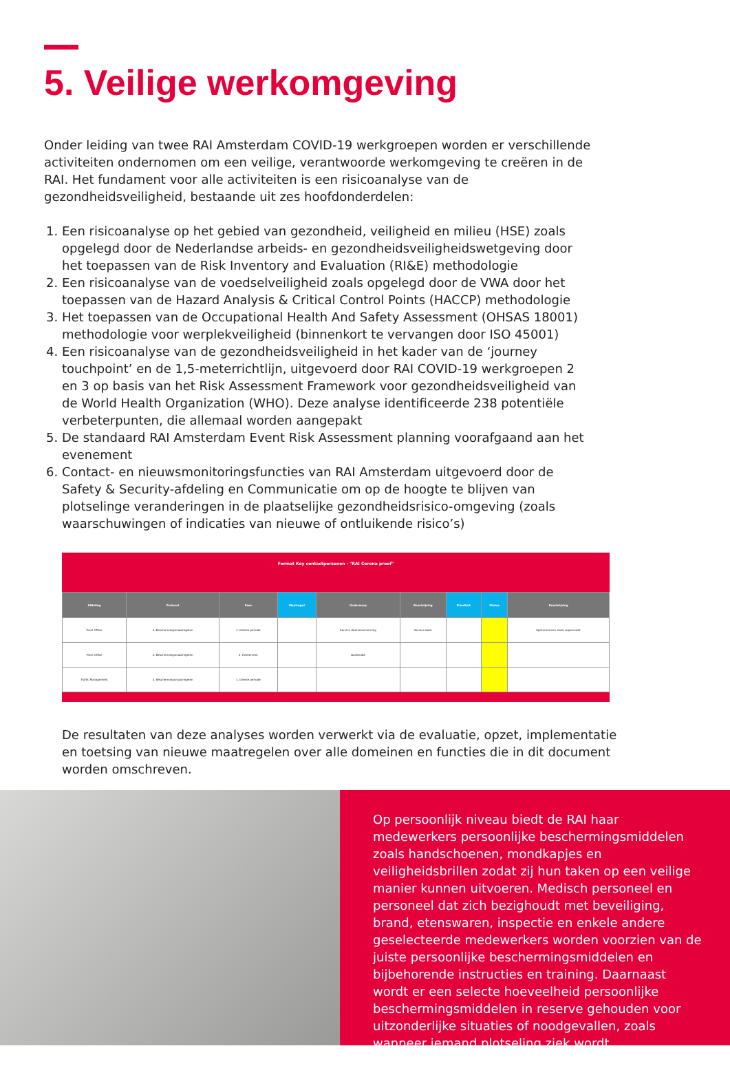5. Veilige werkomgeving
Onder leiding van twee RAI Amsterdam COVID-19 werkgroepen worden er verschillende activiteiten ondernomen om een veilige, verantwoorde werkomgeving te creëren in de RAI. Het fundament voor alle activiteiten is een risicoanalyse van de gezondheidsveiligheid, bestaande uit zes hoofdonderdelen:
1. Een risicoanalyse op het gebied van gezondheid, veiligheid en milieu (HSE) zoals opgelegd door de Nederlandse arbeids- en gezondheidsveiligheidswetgeving door het toepassen van de Risk Inventory and Evaluation (RI&E) methodologie
2. Een risicoanalyse van de voedselveiligheid zoals opgelegd door de VWA door het toepassen van de Hazard Analysis & Critical Control Points (HACCP) methodologie
3. Het toepassen van de Occupational Health And Safety Assessment (OHSAS 18001) methodologie voor werplekveiligheid (binnenkort te vervangen door ISO 45001)
4. Een risicoanalyse van de gezondheidsveiligheid in het kader van de ‘journey touchpoint’ en de 1,5-meterrichtlijn, uitgevoerd door RAI COVID-19 werkgroepen 2 en 3 op basis van het Risk Assessment Framework voor gezondheidsveiligheid van de World Health Organization (WHO). Deze analyse identificeerde 238 potentiële verbeterpunten, die allemaal worden aangepakt
5. De standaard RAI Amsterdam Event Risk Assessment planning voorafgaand aan het evenement
6. Contact- en nieuwsmonitoringsfuncties van RAI Amsterdam uitgevoerd door de Safety & Security-afdeling en Communicatie om op de hoogte te blijven van plotselinge veranderingen in de plaatselijke gezondheidsrisico-omgeving (zoals waarschuwingen of indicaties van nieuwe of ontluikende risico’s)
Format Key contactpersonen - "RAI Corona proof"
| Afdeling | Protocol | Fase | Maatregel | Onderwerp | Beschrijving | Prioriteit | Status | Beschrijving |
| --- | --- | --- | --- | --- | --- | --- | --- | --- |
| Front Office | 3. Beschermingsmaatregelen | 1. Gehele periode | | Service desk bescherming | Service desk | | | Spatschermen zoals supermarkt |
| Front Office | 3. Beschermingsmaatregelen | 2. Evenement | | Garderobe | | | | |
| Traffic Management | 3. Beschermingsmaatregelen | 1. Gehele periode | | | | | | |
De resultaten van deze analyses worden verwerkt via de evaluatie, opzet, implementatie en toetsing van nieuwe maatregelen over alle domeinen en functies die in dit document worden omschreven.
Op persoonlijk niveau biedt de RAI haar medewerkers persoonlijke beschermingsmiddelen zoals handschoenen, mondkapjes en veiligheidsbrillen zodat zij hun taken op een veilige manier kunnen uitvoeren. Medisch personeel en personeel dat zich bezighoudt met beveiliging, brand, etenswaren, inspectie en enkele andere geselecteerde medewerkers worden voorzien van de juiste persoonlijke beschermingsmiddelen en bijbehorende instructies en training. Daarnaast wordt er een selecte hoeveelheid persoonlijke beschermingsmiddelen in reserve gehouden voor uitzonderlijke situaties of noodgevallen, zoals wanneer iemand plotseling ziek wordt.